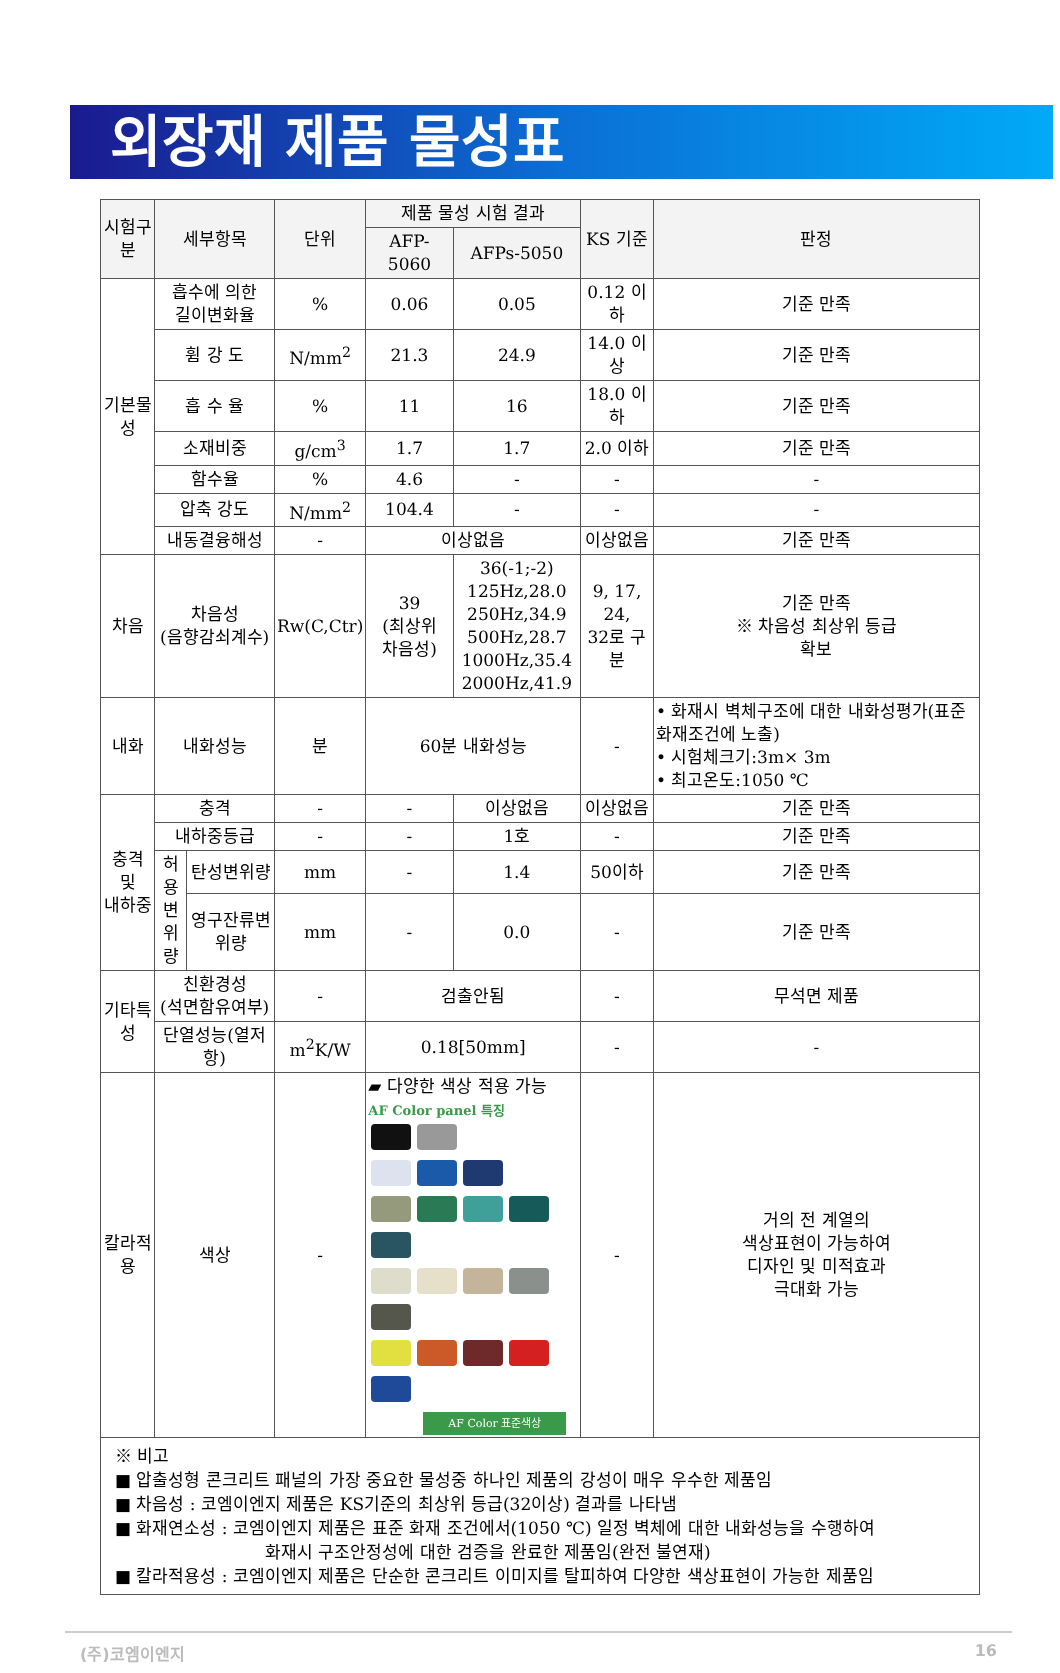외장재 제품 물성표
| 시험구분 | 세부항목 | | 단위 | 제품 물성 시험 결과 | | KS 기준 | 판정 |
| --- | --- | --- | --- | --- | --- | --- | --- |
| | | | | AFP-5060 | AFPs-5050 | | |
| 기본물성 | 흡수에 의한 길이변화율 | | % | 0.06 | 0.05 | 0.12 이하 | 기준 만족 |
| | 휨 강 도 | | N/mm<sup>2</sup> | 21.3 | 24.9 | 14.0 이상 | 기준 만족 |
| | 흡 수 율 | | % | 11 | 16 | 18.0 이하 | 기준 만족 |
| | 소재비중 | | g/cm<sup>3</sup> | 1.7 | 1.7 | 2.0 이하 | 기준 만족 |
| | 함수율 | | % | 4.6 | - | - | - |
| | 압축 강도 | | N/mm<sup>2</sup> | 104.4 | - | - | - |
| | 내동결융해성 | | - | 이상없음 | | 이상없음 | 기준 만족 |
| 차음 | 차음성 (음향감쇠계수) | | Rw(C,Ctr) | 39 (최상위 차음성) | 36(-1;-2) 125Hz,28.0 250Hz,34.9 500Hz,28.7 1000Hz,35.4 2000Hz,41.9 | 9, 17, 24, 32로 구분 | 기준 만족 ※ 차음성 최상위 등급 확보 |
| 내화 | 내화성능 | | 분 | 60분 내화성능 | | - | • 화재시 벽체구조에 대한 내화성평가(표준화재조건에 노출) • 시험체크기:3m× 3m • 최고온도:1050 ℃ |
| 충격 및 내하중 | 충격 | | - | - | 이상없음 | 이상없음 | 기준 만족 |
| | 내하중등급 | | - | - | 1호 | - | 기준 만족 |
| | 허용 변위 량 | 탄성변위량 | mm | - | 1.4 | 50이하 | 기준 만족 |
| | | 영구잔류변위량 | mm | - | 0.0 | - | 기준 만족 |
| 기타특성 | 친환경성 (석면함유여부) | | - | 검출안됨 | | - | 무석면 제품 |
| | 단열성능(열저항) | | m<sup>2</sup>K/W | 0.18[50mm] | | - | - |
| 칼라적용 | 색상 | | - | ▰ 다양한 색상 적용 가능 AF Color panel 특징 AF Color 표준색상 | | - | 거의 전 계열의 색상표현이 가능하여 디자인 및 미적효과 극대화 가능 |
| ※ 비고 ■ 압출성형 콘크리트 패널의 가장 중요한 물성중 하나인 제품의 강성이 매우 우수한 제품임 ■ 차음성 : 코엠이엔지 제품은 KS기준의 최상위 등급(32이상) 결과를 나타냄 ■ 화재연소성 : 코엠이엔지 제품은 표준 화재 조건에서(1050 ℃) 일정 벽체에 대한 내화성능을 수행하여 화재시 구조안정성에 대한 검증을 완료한 제품임(완전 불연재) ■ 칼라적용성 : 코엠이엔지 제품은 단순한 콘크리트 이미지를 탈피하여 다양한 색상표현이 가능한 제품임 | | | | | | | |
(주)코엠이엔지 16